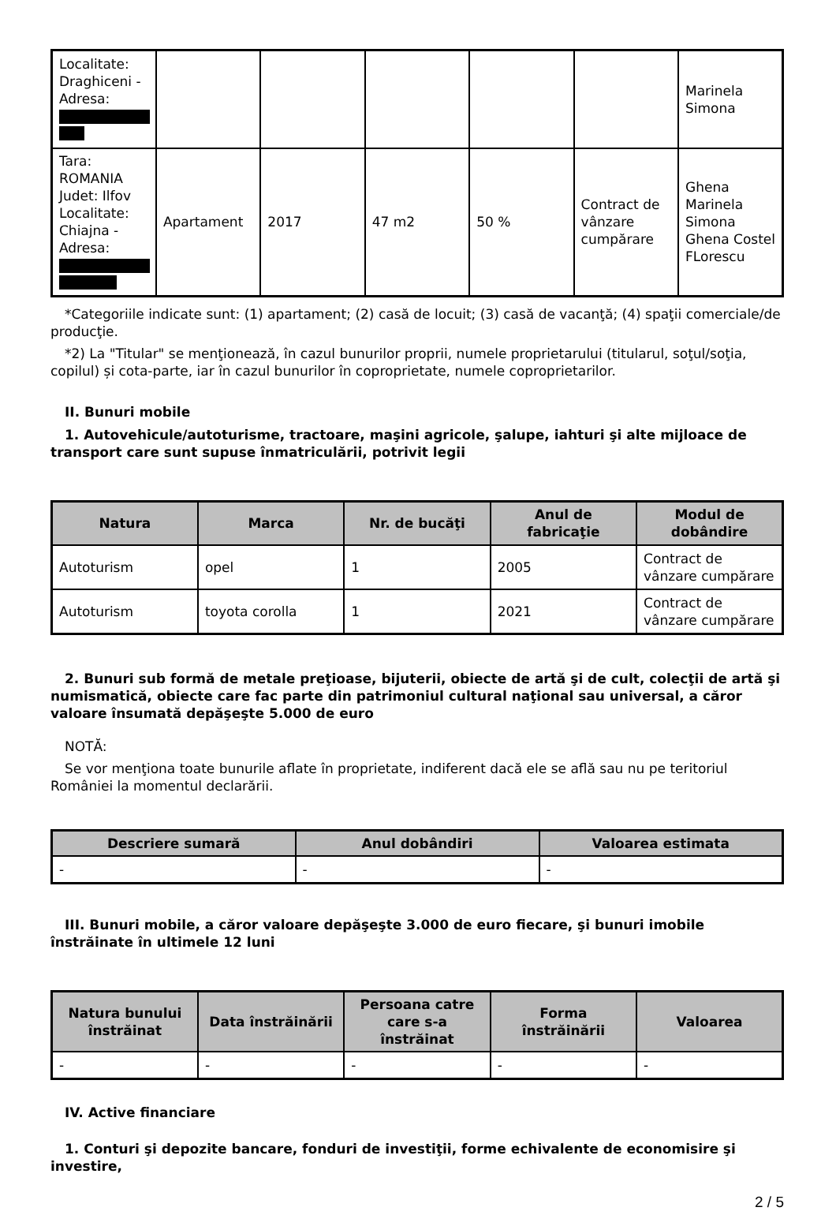| Localitate: Draghiceni - Adresa: | | | | | | Marinela Simona |
| Tara: ROMANIA Judet: Ilfov Localitate: Chiajna - Adresa: | Apartament | 2017 | 47 m2 | 50 % | Contract de vânzare cumpărare | Ghena Marinela Simona Ghena Costel FLorescu |
*Categoriile indicate sunt: (1) apartament; (2) casă de locuit; (3) casă de vacanţă; (4) spaţii comerciale/de producţie.
*2) La "Titular" se menţionează, în cazul bunurilor proprii, numele proprietarului (titularul, soţul/soţia, copilul) și cota-parte, iar în cazul bunurilor în coproprietate, numele coproprietarilor.
II. Bunuri mobile
1. Autovehicule/autoturisme, tractoare, maşini agricole, şalupe, iahturi şi alte mijloace de transport care sunt supuse înmatriculării, potrivit legii
| Natura | Marca | Nr. de bucăţi | Anul de fabricaţie | Modul de dobândire |
| --- | --- | --- | --- | --- |
| Autoturism | opel | 1 | 2005 | Contract de vânzare cumpărare |
| Autoturism | toyota corolla | 1 | 2021 | Contract de vânzare cumpărare |
2. Bunuri sub formă de metale preţioase, bijuterii, obiecte de artă şi de cult, colecţii de artă şi numismatică, obiecte care fac parte din patrimoniul cultural naţional sau universal, a căror valoare însumată depăşeşte 5.000 de euro
NOTĂ:
Se vor menţiona toate bunurile aflate în proprietate, indiferent dacă ele se află sau nu pe teritoriul României la momentul declarării.
| Descriere sumară | Anul dobândiri | Valoarea estimata |
| --- | --- | --- |
| - | - | - |
III. Bunuri mobile, a căror valoare depăşeşte 3.000 de euro fiecare, şi bunuri imobile înstrăinate în ultimele 12 luni
| Natura bunului înstrăinat | Data înstrăinării | Persoana catre care s-a înstrăinat | Forma înstrăinării | Valoarea |
| --- | --- | --- | --- | --- |
| - | - | - | - | - |
IV. Active financiare
1. Conturi şi depozite bancare, fonduri de investiţii, forme echivalente de economisire şi investire,
2 / 5